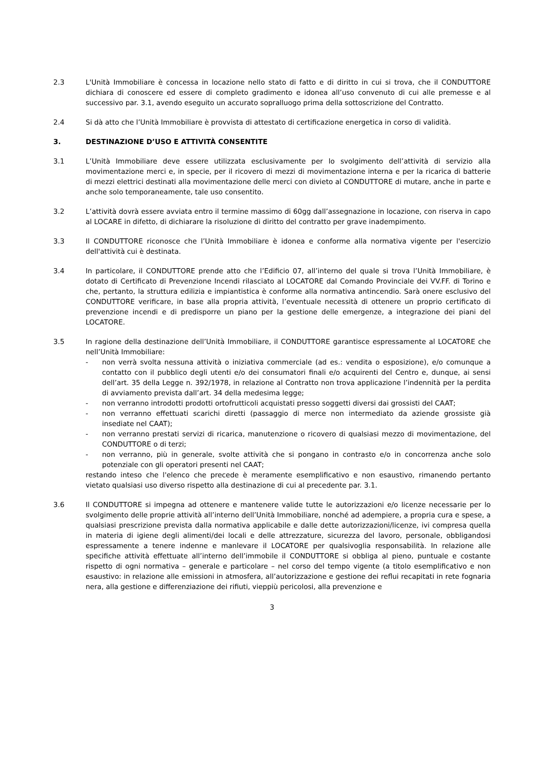2.3 L'Unità Immobiliare è concessa in locazione nello stato di fatto e di diritto in cui si trova, che il CONDUTTORE dichiara di conoscere ed essere di completo gradimento e idonea all’uso convenuto di cui alle premesse e al successivo par. 3.1, avendo eseguito un accurato sopralluogo prima della sottoscrizione del Contratto.
2.4 Si dà atto che l’Unità Immobiliare è provvista di attestato di certificazione energetica in corso di validità.
3. DESTINAZIONE D’USO E ATTIVITÀ CONSENTITE
3.1 L’Unità Immobiliare deve essere utilizzata esclusivamente per lo svolgimento dell’attività di servizio alla movimentazione merci e, in specie, per il ricovero di mezzi di movimentazione interna e per la ricarica di batterie di mezzi elettrici destinati alla movimentazione delle merci con divieto al CONDUTTORE di mutare, anche in parte e anche solo temporaneamente, tale uso consentito.
3.2 L’attività dovrà essere avviata entro il termine massimo di 60gg dall’assegnazione in locazione, con riserva in capo al LOCARE in difetto, di dichiarare la risoluzione di diritto del contratto per grave inadempimento.
3.3 Il CONDUTTORE riconosce che l’Unità Immobiliare è idonea e conforme alla normativa vigente per l'esercizio dell'attività cui è destinata.
3.4 In particolare, il CONDUTTORE prende atto che l’Edificio 07, all’interno del quale si trova l’Unità Immobiliare, è dotato di Certificato di Prevenzione Incendi rilasciato al LOCATORE dal Comando Provinciale dei VV.FF. di Torino e che, pertanto, la struttura edilizia e impiantistica è conforme alla normativa antincendio. Sarà onere esclusivo del CONDUTTORE verificare, in base alla propria attività, l’eventuale necessità di ottenere un proprio certificato di prevenzione incendi e di predisporre un piano per la gestione delle emergenze, a integrazione dei piani del LOCATORE.
3.5 In ragione della destinazione dell’Unità Immobiliare, il CONDUTTORE garantisce espressamente al LOCATORE che nell’Unità Immobiliare:
- non verrà svolta nessuna attività o iniziativa commerciale (ad es.: vendita o esposizione), e/o comunque a contatto con il pubblico degli utenti e/o dei consumatori finali e/o acquirenti del Centro e, dunque, ai sensi dell’art. 35 della Legge n. 392/1978, in relazione al Contratto non trova applicazione l’indennità per la perdita di avviamento prevista dall’art. 34 della medesima legge;
- non verranno introdotti prodotti ortofrutticoli acquistati presso soggetti diversi dai grossisti del CAAT;
- non verranno effettuati scarichi diretti (passaggio di merce non intermediato da aziende grossiste già insediate nel CAAT);
- non verranno prestati servizi di ricarica, manutenzione o ricovero di qualsiasi mezzo di movimentazione, del CONDUTTORE o di terzi;
- non verranno, più in generale, svolte attività che si pongano in contrasto e/o in concorrenza anche solo potenziale con gli operatori presenti nel CAAT;
restando inteso che l'elenco che precede è meramente esemplificativo e non esaustivo, rimanendo pertanto vietato qualsiasi uso diverso rispetto alla destinazione di cui al precedente par. 3.1.
3.6 Il CONDUTTORE si impegna ad ottenere e mantenere valide tutte le autorizzazioni e/o licenze necessarie per lo svolgimento delle proprie attività all’interno dell’Unità Immobiliare, nonché ad adempiere, a propria cura e spese, a qualsiasi prescrizione prevista dalla normativa applicabile e dalle dette autorizzazioni/licenze, ivi compresa quella in materia di igiene degli alimenti/dei locali e delle attrezzature, sicurezza del lavoro, personale, obbligandosi espressamente a tenere indenne e manlevare il LOCATORE per qualsivoglia responsabilità. In relazione alle specifiche attività effettuate all’interno dell’immobile il CONDUTTORE si obbliga al pieno, puntuale e costante rispetto di ogni normativa – generale e particolare – nel corso del tempo vigente (a titolo esemplificativo e non esaustivo: in relazione alle emissioni in atmosfera, all’autorizzazione e gestione dei reflui recapitati in rete fognaria nera, alla gestione e differenziazione dei rifiuti, vieppiù pericolosi, alla prevenzione e
3